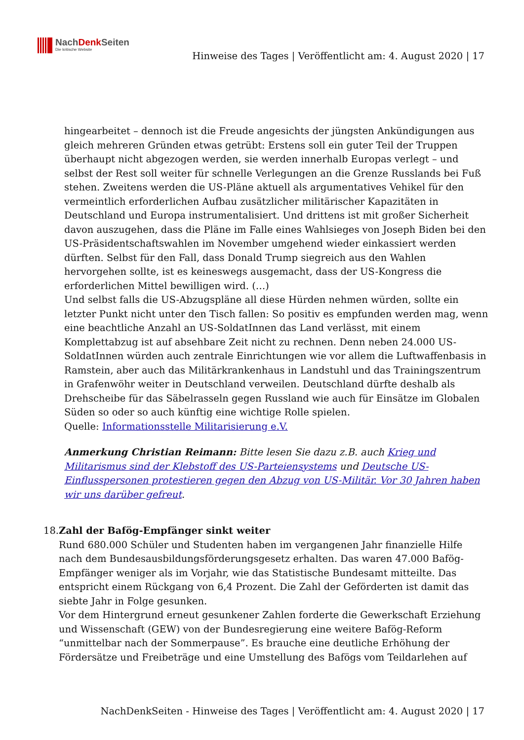NachDenk Seiten
Die kritische Website
Hinweise des Tages | Veröffentlicht am: 4. August 2020 | 17
hingearbeitet – dennoch ist die Freude angesichts der jüngsten Ankündigungen aus gleich mehreren Gründen etwas getrübt: Erstens soll ein guter Teil der Truppen überhaupt nicht abgezogen werden, sie werden innerhalb Europas verlegt – und selbst der Rest soll weiter für schnelle Verlegungen an die Grenze Russlands bei Fuß stehen. Zweitens werden die US-Pläne aktuell als argumentatives Vehikel für den vermeintlich erforderlichen Aufbau zusätzlicher militärischer Kapazitäten in Deutschland und Europa instrumentalisiert. Und drittens ist mit großer Sicherheit davon auszugehen, dass die Pläne im Falle eines Wahlsieges von Joseph Biden bei den US-Präsidentschaftswahlen im November umgehend wieder einkassiert werden dürften. Selbst für den Fall, dass Donald Trump siegreich aus den Wahlen hervorgehen sollte, ist es keineswegs ausgemacht, dass der US-Kongress die erforderlichen Mittel bewilligen wird. (…)
Und selbst falls die US-Abzugspläne all diese Hürden nehmen würden, sollte ein letzter Punkt nicht unter den Tisch fallen: So positiv es empfunden werden mag, wenn eine beachtliche Anzahl an US-SoldatInnen das Land verlässt, mit einem Komplettabzug ist auf absehbare Zeit nicht zu rechnen. Denn neben 24.000 US-SoldatInnen würden auch zentrale Einrichtungen wie vor allem die Luftwaffenbasis in Ramstein, aber auch das Militärkrankenhaus in Landstuhl und das Trainingszentrum in Grafenwöhr weiter in Deutschland verweilen. Deutschland dürfte deshalb als Drehscheibe für das Säbelrasseln gegen Russland wie auch für Einsätze im Globalen Süden so oder so auch künftig eine wichtige Rolle spielen.
Quelle: Informationsstelle Militarisierung e.V.
Anmerkung Christian Reimann: Bitte lesen Sie dazu z.B. auch Krieg und Militarismus sind der Klebstoff des US-Parteiensystems und Deutsche US-Einflusspersonen protestieren gegen den Abzug von US-Militär. Vor 30 Jahren haben wir uns darüber gefreut.
18. Zahl der Bafög-Empfänger sinkt weiter
Rund 680.000 Schüler und Studenten haben im vergangenen Jahr finanzielle Hilfe nach dem Bundesausbildungsförderungsgesetz erhalten. Das waren 47.000 Bafög-Empfänger weniger als im Vorjahr, wie das Statistische Bundesamt mitteilte. Das entspricht einem Rückgang von 6,4 Prozent. Die Zahl der Geförderten ist damit das siebte Jahr in Folge gesunken.
Vor dem Hintergrund erneut gesunkener Zahlen forderte die Gewerkschaft Erziehung und Wissenschaft (GEW) von der Bundesregierung eine weitere Bafög-Reform “unmittelbar nach der Sommerpause”. Es brauche eine deutliche Erhöhung der Fördersätze und Freibeträge und eine Umstellung des Bafögs vom Teildarlehen auf
NachDenkSeiten - Hinweise des Tages | Veröffentlicht am: 4. August 2020 | 17